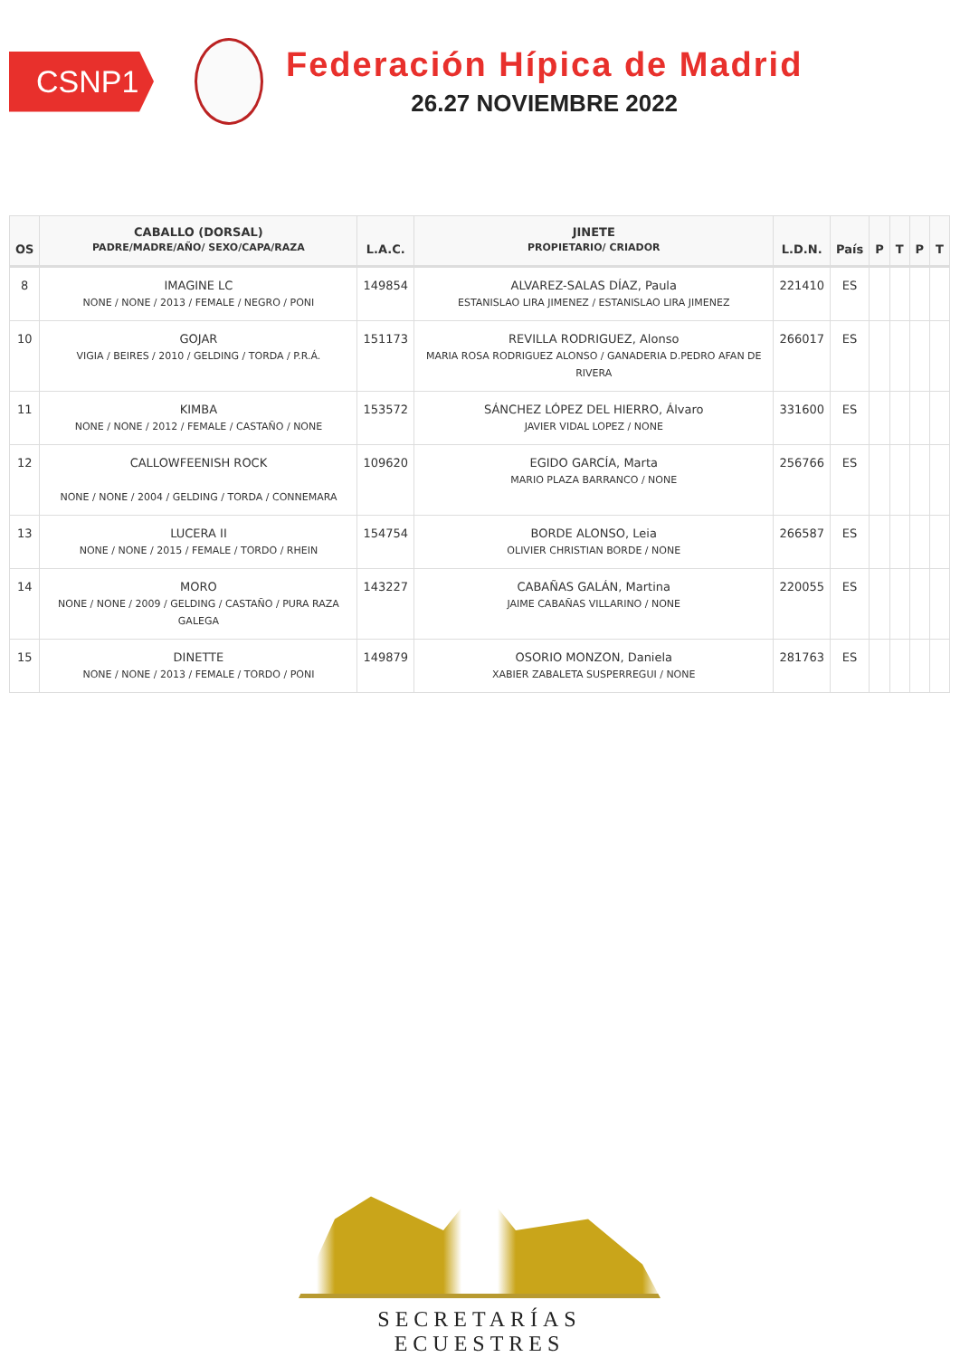CSNP1
Federación Hípica de Madrid
26.27 NOVIEMBRE 2022
| OS | CABALLO (DORSAL) PADRE/MADRE/AÑO/ SEXO/CAPA/RAZA | L.A.C. | JINETE PROPIETARIO/ CRIADOR | L.D.N. | País | P | T | P | T |
| --- | --- | --- | --- | --- | --- | --- | --- | --- | --- |
| 8 | IMAGINE LC NONE / NONE / 2013 / FEMALE / NEGRO / PONI | 149854 | ALVAREZ-SALAS DÍAZ, Paula ESTANISLAO LIRA JIMENEZ / ESTANISLAO LIRA JIMENEZ | 221410 | ES | | | | |
| 10 | GOJAR VIGIA / BEIRES / 2010 / GELDING / TORDA / P.R.Á. | 151173 | REVILLA RODRIGUEZ, Alonso MARIA ROSA RODRIGUEZ ALONSO / GANADERIA D.PEDRO AFAN DE RIVERA | 266017 | ES | | | | |
| 11 | KIMBA NONE / NONE / 2012 / FEMALE / CASTAÑO / NONE | 153572 | SÁNCHEZ LÓPEZ DEL HIERRO, Álvaro JAVIER VIDAL LOPEZ / NONE | 331600 | ES | | | | |
| 12 | CALLOWFEENISH ROCK NONE / NONE / 2004 / GELDING / TORDA / CONNEMARA | 109620 | EGIDO GARCÍA, Marta MARIO PLAZA BARRANCO / NONE | 256766 | ES | | | | |
| 13 | LUCERA II NONE / NONE / 2015 / FEMALE / TORDO / RHEIN | 154754 | BORDE ALONSO, Leia OLIVIER CHRISTIAN BORDE / NONE | 266587 | ES | | | | |
| 14 | MORO NONE / NONE / 2009 / GELDING / CASTAÑO / PURA RAZA GALEGA | 143227 | CABAÑAS GALÁN, Martina JAIME CABAÑAS VILLARINO / NONE | 220055 | ES | | | | |
| 15 | DINETTE NONE / NONE / 2013 / FEMALE / TORDO / PONI | 149879 | OSORIO MONZON, Daniela XABIER ZABALETA SUSPERREGUI / NONE | 281763 | ES | | | | |
SECRETARÍAS ECUESTRES